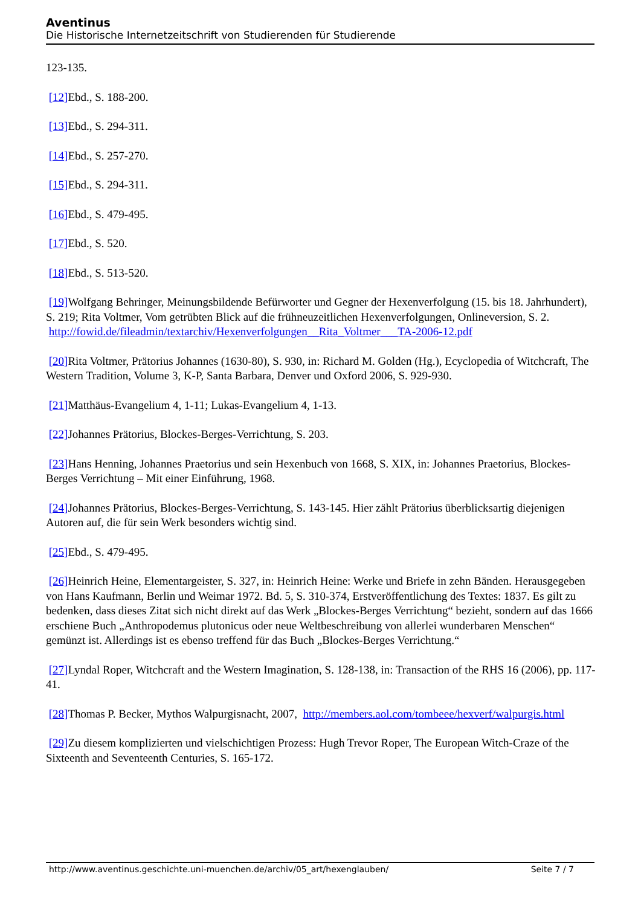Aventinus
Die Historische Internetzeitschrift von Studierenden für Studierende
123-135.
[12] Ebd., S. 188-200.
[13] Ebd., S. 294-311.
[14] Ebd., S. 257-270.
[15] Ebd., S. 294-311.
[16] Ebd., S. 479-495.
[17] Ebd., S. 520.
[18] Ebd., S. 513-520.
[19] Wolfgang Behringer, Meinungsbildende Befürworter und Gegner der Hexenverfolgung (15. bis 18. Jahrhundert), S. 219; Rita Voltmer, Vom getrübten Blick auf die frühneuzeitlichen Hexenverfolgungen, Onlineversion, S. 2. http://fowid.de/fileadmin/textarchiv/Hexenverfolgungen__Rita_Voltmer___TA-2006-12.pdf
[20] Rita Voltmer, Prätorius Johannes (1630-80), S. 930, in: Richard M. Golden (Hg.), Ecyclopedia of Witchcraft, The Western Tradition, Volume 3, K-P, Santa Barbara, Denver und Oxford 2006, S. 929-930.
[21] Matthäus-Evangelium 4, 1-11; Lukas-Evangelium 4, 1-13.
[22] Johannes Prätorius, Blockes-Berges-Verrichtung, S. 203.
[23] Hans Henning, Johannes Praetorius und sein Hexenbuch von 1668, S. XIX, in: Johannes Praetorius, Blockes-Berges Verrichtung – Mit einer Einführung, 1968.
[24] Johannes Prätorius, Blockes-Berges-Verrichtung, S. 143-145. Hier zählt Prätorius überblicksartig diejenigen Autoren auf, die für sein Werk besonders wichtig sind.
[25] Ebd., S. 479-495.
[26] Heinrich Heine, Elementargeister, S. 327, in: Heinrich Heine: Werke und Briefe in zehn Bänden. Herausgegeben von Hans Kaufmann, Berlin und Weimar 1972. Bd. 5, S. 310-374, Erstveröffentlichung des Textes: 1837. Es gilt zu bedenken, dass dieses Zitat sich nicht direkt auf das Werk „Blockes-Berges Verrichtung“ bezieht, sondern auf das 1666 erschiene Buch „Anthropodemus plutonicus oder neue Weltbeschreibung von allerlei wunderbaren Menschen“ gemünzt ist. Allerdings ist es ebenso treffend für das Buch „Blockes-Berges Verrichtung.“
[27] Lyndal Roper, Witchcraft and the Western Imagination, S. 128-138, in: Transaction of the RHS 16 (2006), pp. 117-41.
[28] Thomas P. Becker, Mythos Walpurgisnacht, 2007, http://members.aol.com/tombeee/hexverf/walpurgis.html
[29] Zu diesem komplizierten und vielschichtigen Prozess: Hugh Trevor Roper, The European Witch-Craze of the Sixteenth and Seventeenth Centuries, S. 165-172.
http://www.aventinus.geschichte.uni-muenchen.de/archiv/05_art/hexenglauben/ Seite 7 / 7